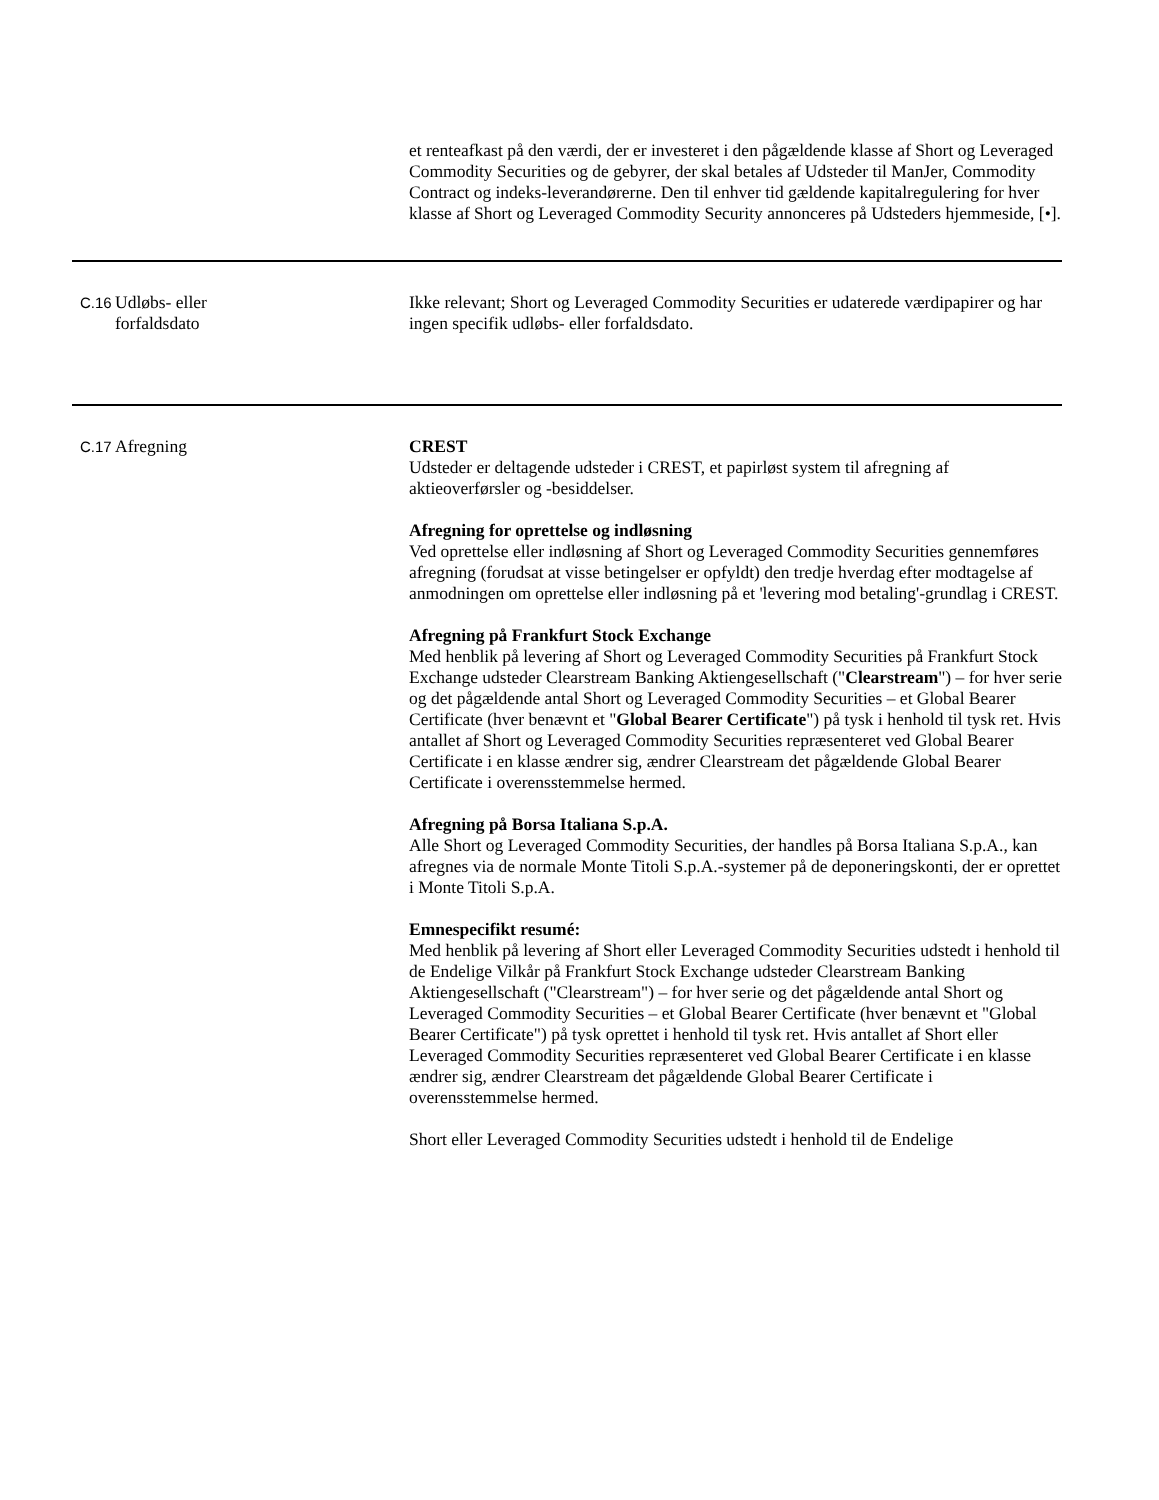| | | et renteafkast på den værdi, der er investeret i den pågældende klasse af Short og Leveraged Commodity Securities og de gebyrer, der skal betales af Udsteder til ManJer, Commodity Contract og indeks-leverandørerne. Den til enhver tid gældende kapitalregulering for hver klasse af Short og Leveraged Commodity Security annonceres på Udsteders hjemmeside, [•]. |
| C.16 | Udløbs- eller forfaldsdato | Ikke relevant; Short og Leveraged Commodity Securities er udaterede værdipapirer og har ingen specifik udløbs- eller forfaldsdato. |
| C.17 | Afregning | CREST Udsteder er deltagende udsteder i CREST, et papirløst system til afregning af aktieoverførsler og -besiddelser. Afregning for oprettelse og indløsning Ved oprettelse eller indløsning af Short og Leveraged Commodity Securities gennemføres afregning (forudsat at visse betingelser er opfyldt) den tredje hverdag efter modtagelse af anmodningen om oprettelse eller indløsning på et 'levering mod betaling'-grundlag i CREST. Afregning på Frankfurt Stock Exchange Med henblik på levering af Short og Leveraged Commodity Securities på Frankfurt Stock Exchange udsteder Clearstream Banking Aktiengesellschaft (" Clearstream ") – for hver serie og det pågældende antal Short og Leveraged Commodity Securities – et Global Bearer Certificate (hver benævnt et " Global Bearer Certificate ") på tysk i henhold til tysk ret. Hvis antallet af Short og Leveraged Commodity Securities repræsenteret ved Global Bearer Certificate i en klasse ændrer sig, ændrer Clearstream det pågældende Global Bearer Certificate i overensstemmelse hermed. Afregning på Borsa Italiana S.p.A. Alle Short og Leveraged Commodity Securities, der handles på Borsa Italiana S.p.A., kan afregnes via de normale Monte Titoli S.p.A.-systemer på de deponeringskonti, der er oprettet i Monte Titoli S.p.A. Emnespecifikt resumé: Med henblik på levering af Short eller Leveraged Commodity Securities udstedt i henhold til de Endelige Vilkår på Frankfurt Stock Exchange udsteder Clearstream Banking Aktiengesellschaft ("Clearstream") – for hver serie og det pågældende antal Short og Leveraged Commodity Securities – et Global Bearer Certificate (hver benævnt et "Global Bearer Certificate") på tysk oprettet i henhold til tysk ret. Hvis antallet af Short eller Leveraged Commodity Securities repræsenteret ved Global Bearer Certificate i en klasse ændrer sig, ændrer Clearstream det pågældende Global Bearer Certificate i overensstemmelse hermed. Short eller Leveraged Commodity Securities udstedt i henhold til de Endelige |